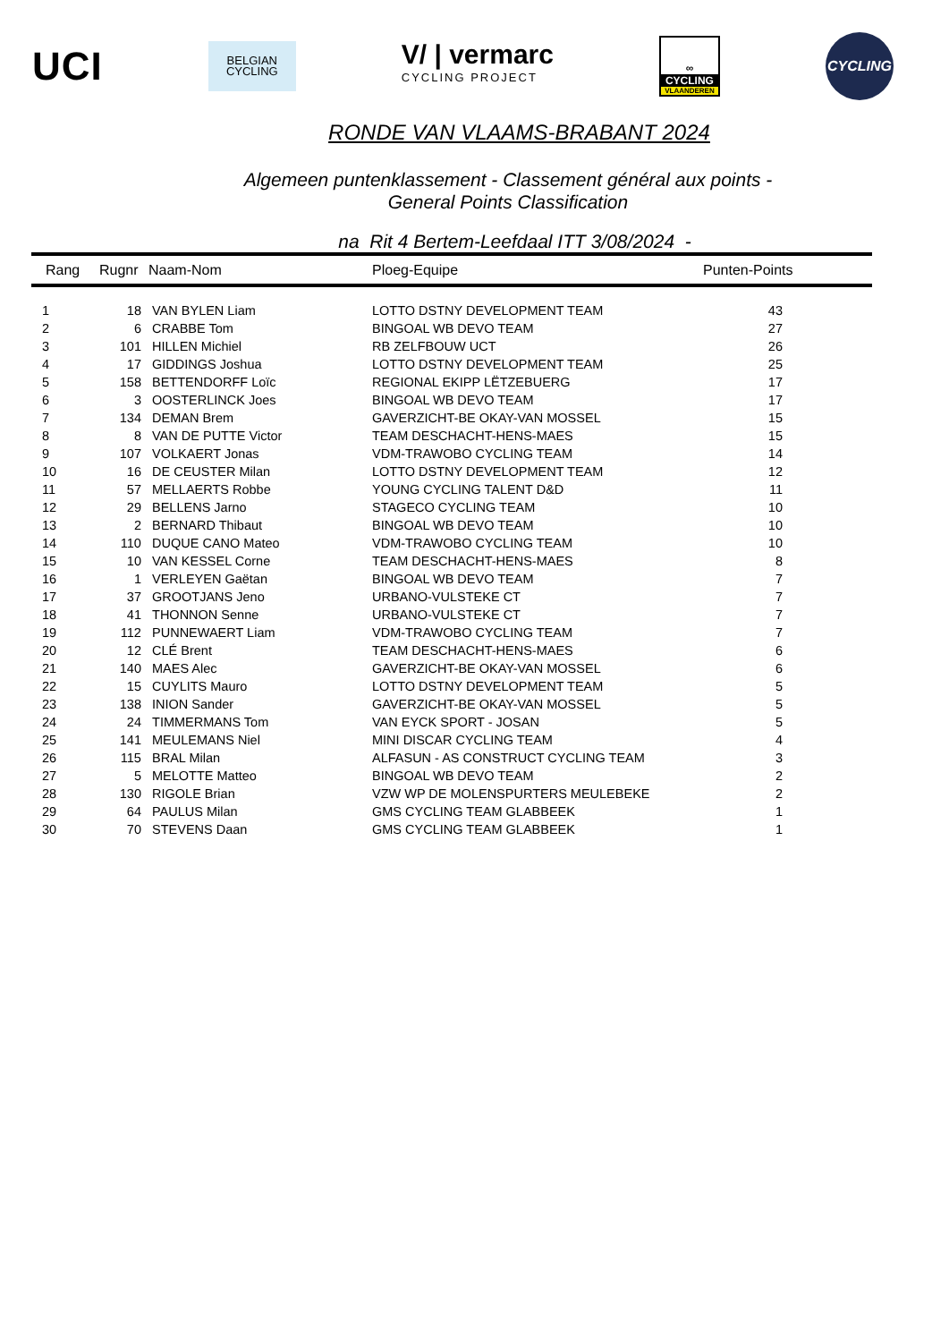UCI
BELGIAN
CYCLING
V/ | vermarc
CYCLING PROJECT
∞
CYCLING
VLAANDEREN
CYCLING
RONDE VAN VLAAMS-BRABANT 2024
Algemeen puntenklassement - Classement général aux points -
General Points Classification
na Rit 4 Bertem-Leefdaal ITT 3/08/2024 -
| Rang | Rugnr | Naam-Nom | Ploeg-Equipe | Punten-Points |
| --- | --- | --- | --- | --- |
| 1 | 18 | VAN BYLEN Liam | LOTTO DSTNY DEVELOPMENT TEAM | 43 |
| 2 | 6 | CRABBE Tom | BINGOAL WB DEVO TEAM | 27 |
| 3 | 101 | HILLEN Michiel | RB ZELFBOUW UCT | 26 |
| 4 | 17 | GIDDINGS Joshua | LOTTO DSTNY DEVELOPMENT TEAM | 25 |
| 5 | 158 | BETTENDORFF Loïc | REGIONAL EKIPP LËTZEBUERG | 17 |
| 6 | 3 | OOSTERLINCK Joes | BINGOAL WB DEVO TEAM | 17 |
| 7 | 134 | DEMAN Brem | GAVERZICHT-BE OKAY-VAN MOSSEL | 15 |
| 8 | 8 | VAN DE PUTTE Victor | TEAM DESCHACHT-HENS-MAES | 15 |
| 9 | 107 | VOLKAERT Jonas | VDM-TRAWOBO CYCLING TEAM | 14 |
| 10 | 16 | DE CEUSTER Milan | LOTTO DSTNY DEVELOPMENT TEAM | 12 |
| 11 | 57 | MELLAERTS Robbe | YOUNG CYCLING TALENT D&D | 11 |
| 12 | 29 | BELLENS Jarno | STAGECO CYCLING TEAM | 10 |
| 13 | 2 | BERNARD Thibaut | BINGOAL WB DEVO TEAM | 10 |
| 14 | 110 | DUQUE CANO Mateo | VDM-TRAWOBO CYCLING TEAM | 10 |
| 15 | 10 | VAN KESSEL Corne | TEAM DESCHACHT-HENS-MAES | 8 |
| 16 | 1 | VERLEYEN Gaëtan | BINGOAL WB DEVO TEAM | 7 |
| 17 | 37 | GROOTJANS Jeno | URBANO-VULSTEKE CT | 7 |
| 18 | 41 | THONNON Senne | URBANO-VULSTEKE CT | 7 |
| 19 | 112 | PUNNEWAERT Liam | VDM-TRAWOBO CYCLING TEAM | 7 |
| 20 | 12 | CLÉ Brent | TEAM DESCHACHT-HENS-MAES | 6 |
| 21 | 140 | MAES Alec | GAVERZICHT-BE OKAY-VAN MOSSEL | 6 |
| 22 | 15 | CUYLITS Mauro | LOTTO DSTNY DEVELOPMENT TEAM | 5 |
| 23 | 138 | INION Sander | GAVERZICHT-BE OKAY-VAN MOSSEL | 5 |
| 24 | 24 | TIMMERMANS Tom | VAN EYCK SPORT - JOSAN | 5 |
| 25 | 141 | MEULEMANS Niel | MINI DISCAR CYCLING TEAM | 4 |
| 26 | 115 | BRAL Milan | ALFASUN - AS CONSTRUCT CYCLING TEAM | 3 |
| 27 | 5 | MELOTTE Matteo | BINGOAL WB DEVO TEAM | 2 |
| 28 | 130 | RIGOLE Brian | VZW WP DE MOLENSPURTERS MEULEBEKE | 2 |
| 29 | 64 | PAULUS Milan | GMS CYCLING TEAM GLABBEEK | 1 |
| 30 | 70 | STEVENS Daan | GMS CYCLING TEAM GLABBEEK | 1 |